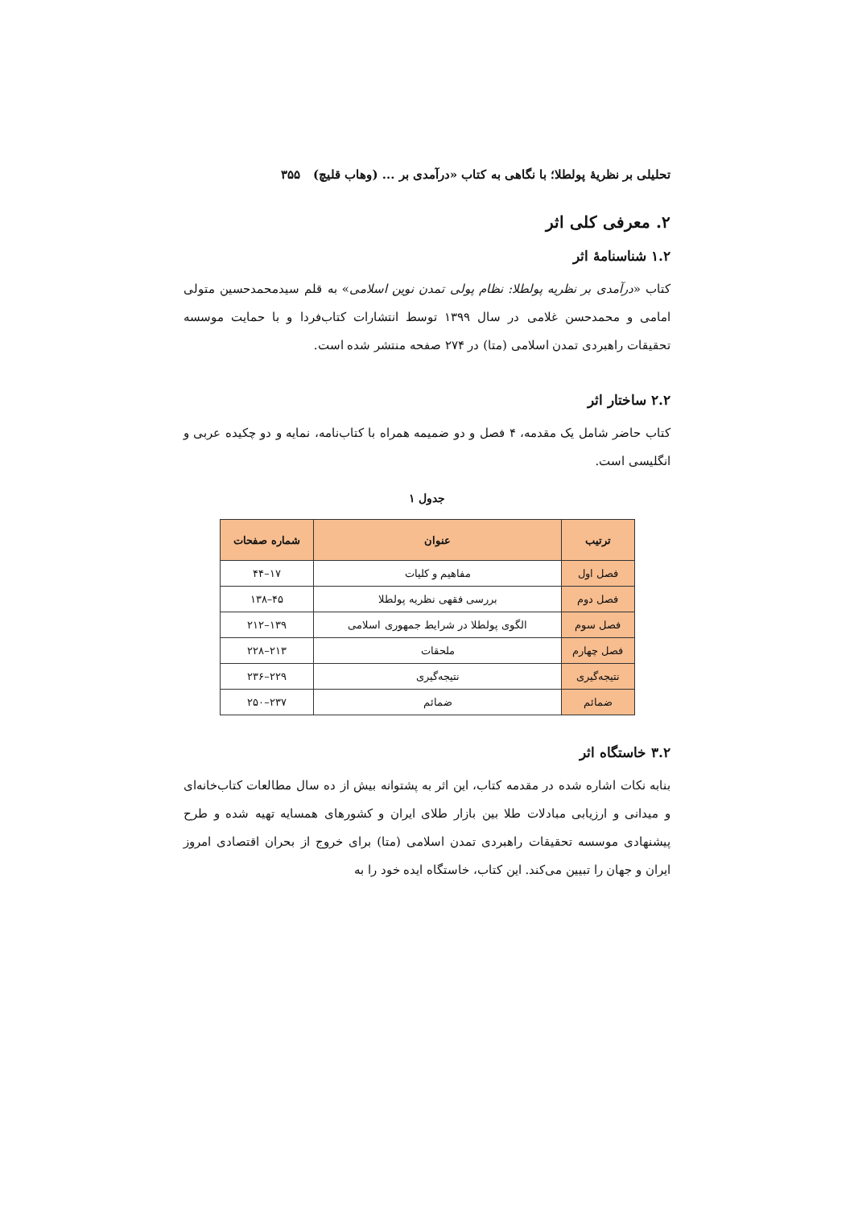تحلیلی بر نظریهٔ پولطلا؛ با نگاهی به کتاب «درآمدی بر ... (وهاب قلیچ) ۳۵۵
۲. معرفی کلی اثر
۱.۲ شناسنامهٔ اثر
کتاب «درآمدی بر نظریه پولطلا: نظام پولی تمدن نوین اسلامی» به قلم سیدمحمدحسین متولی امامی و محمدحسن غلامی در سال ۱۳۹۹ توسط انتشارات کتاب‌فردا و با حمایت موسسه تحقیقات راهبردی تمدن اسلامی (متا) در ۲۷۴ صفحه منتشر شده است.
۲.۲ ساختار اثر
کتاب حاضر شامل یک مقدمه، ۴ فصل و دو ضمیمه همراه با کتاب‌نامه، نمایه و دو چکیده عربی و انگلیسی است.
جدول ۱
| ترتیب | عنوان | شماره صفحات |
| --- | --- | --- |
| فصل اول | مفاهیم و کلیات | ۱۷–۴۴ |
| فصل دوم | بررسی فقهی نظریه پولطلا | ۴۵–۱۳۸ |
| فصل سوم | الگوی پولطلا در شرایط جمهوری اسلامی | ۱۳۹–۲۱۲ |
| فصل چهارم | ملحقات | ۲۱۳–۲۲۸ |
| نتیجه‌گیری | نتیجه‌گیری | ۲۲۹–۲۳۶ |
| ضمائم | ضمائم | ۲۳۷–۲۵۰ |
۳.۲ خاستگاه اثر
بنابه نکات اشاره شده در مقدمه کتاب، این اثر به پشتوانه بیش از ده سال مطالعات کتاب‌خانه‌ای و میدانی و ارزیابی مبادلات طلا بین بازار طلای ایران و کشورهای همسایه تهیه شده و طرح پیشنهادی موسسه تحقیقات راهبردی تمدن اسلامی (متا) برای خروج از بحران اقتصادی امروز ایران و جهان را تبیین می‌کند. این کتاب، خاستگاه ایده خود را به